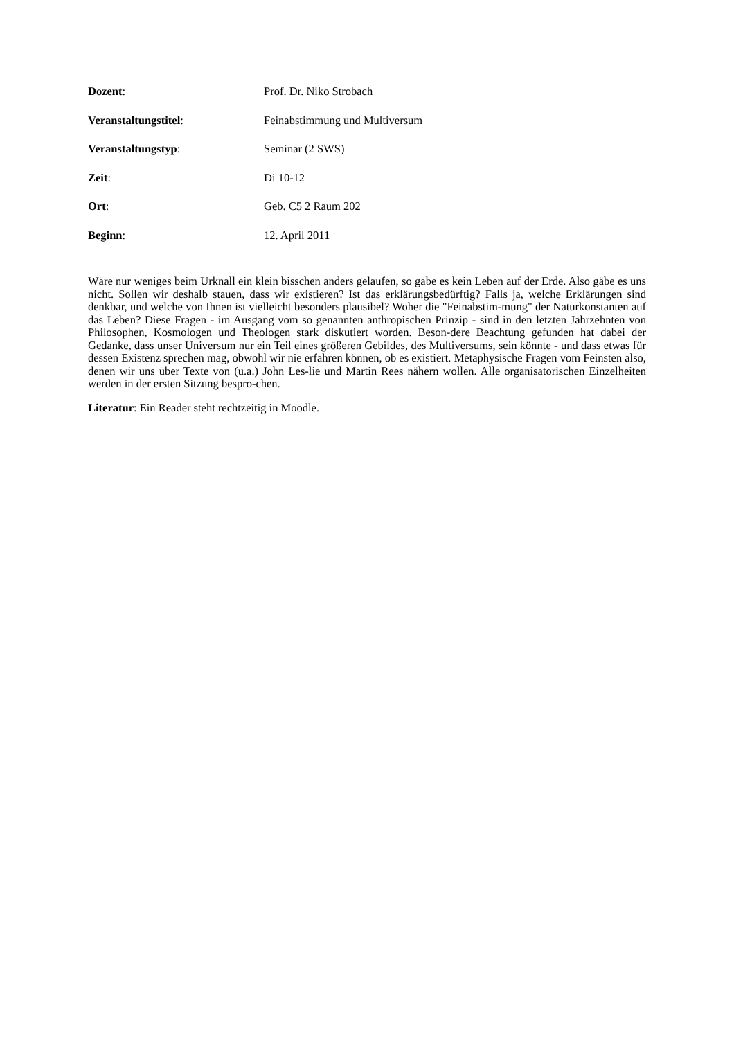Dozent: Prof. Dr. Niko Strobach
Veranstaltungstitel: Feinabstimmung und Multiversum
Veranstaltungstyp: Seminar (2 SWS)
Zeit: Di 10-12
Ort: Geb. C5 2 Raum 202
Beginn: 12. April 2011
Wäre nur weniges beim Urknall ein klein bisschen anders gelaufen, so gäbe es kein Leben auf der Erde. Also gäbe es uns nicht. Sollen wir deshalb stauen, dass wir existieren? Ist das erklärungsbedürftig? Falls ja, welche Erklärungen sind denkbar, und welche von Ihnen ist vielleicht besonders plausibel? Woher die "Feinabstim-mung" der Naturkonstanten auf das Leben? Diese Fragen - im Ausgang vom so genannten anthropischen Prinzip - sind in den letzten Jahrzehnten von Philosophen, Kosmologen und Theologen stark diskutiert worden. Beson-dere Beachtung gefunden hat dabei der Gedanke, dass unser Universum nur ein Teil eines größeren Gebildes, des Multiversums, sein könnte - und dass etwas für dessen Existenz sprechen mag, obwohl wir nie erfahren können, ob es existiert. Metaphysische Fragen vom Feinsten also, denen wir uns über Texte von (u.a.) John Les-lie und Martin Rees nähern wollen. Alle organisatorischen Einzelheiten werden in der ersten Sitzung bespro-chen.
Literatur: Ein Reader steht rechtzeitig in Moodle.